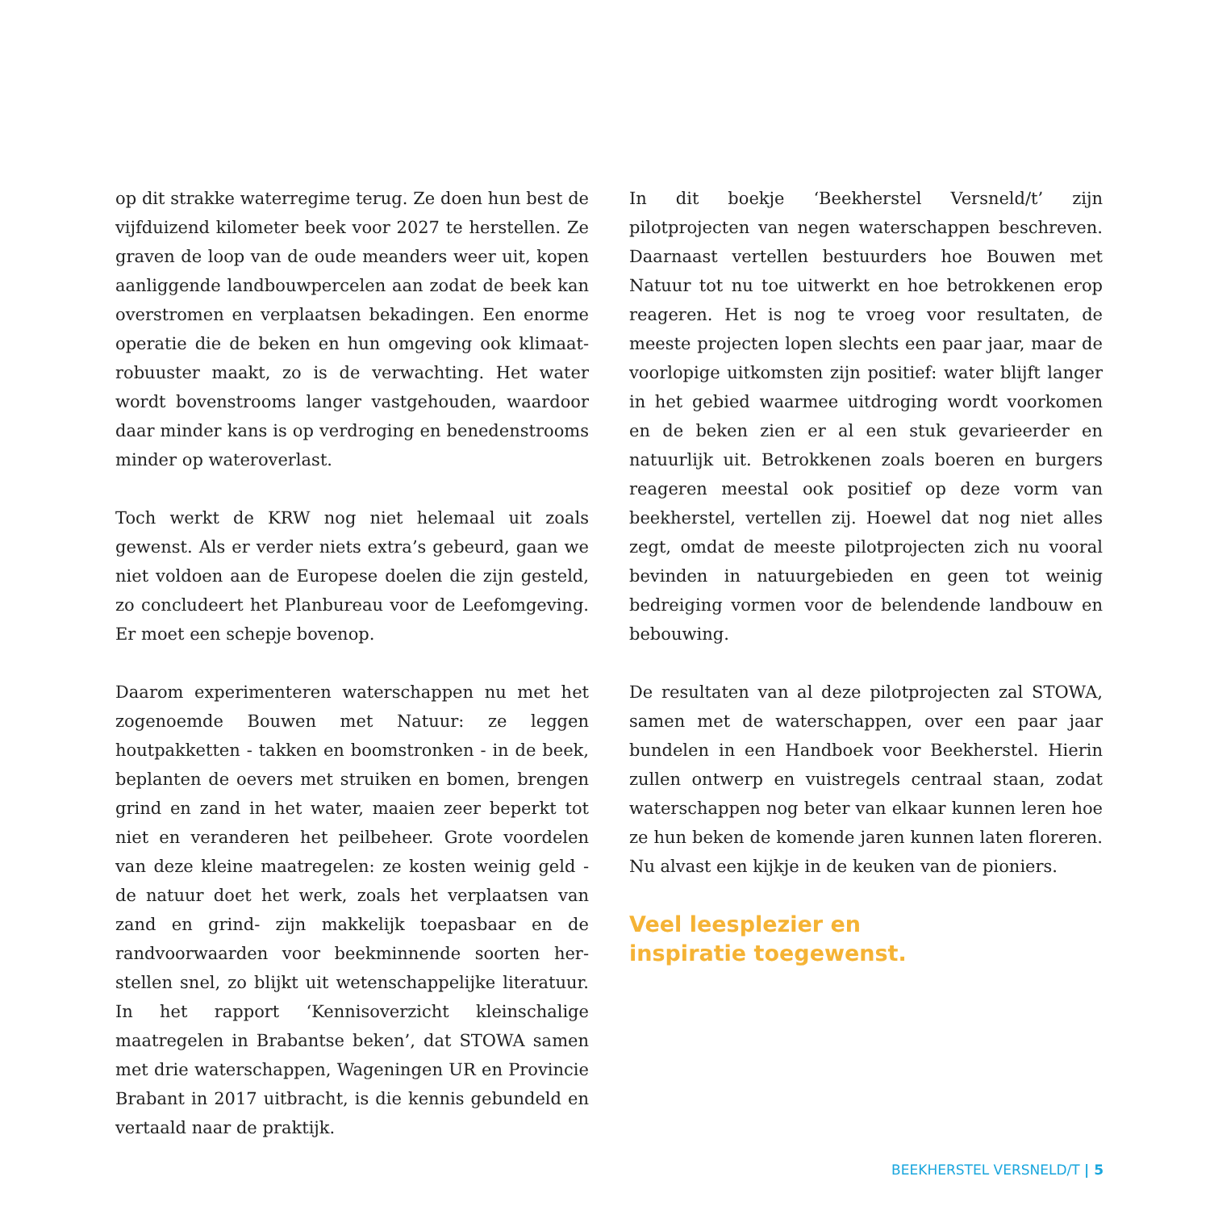op dit strakke waterregime terug. Ze doen hun best de vijfduizend kilometer beek voor 2027 te herstellen. Ze graven de loop van de oude meanders weer uit, kopen aanliggende landbouwpercelen aan zodat de beek kan overstromen en verplaatsen bekadingen. Een enorme operatie die de beken en hun omgeving ook klimaat­robuuster maakt, zo is de verwachting. Het water wordt bovenstrooms langer vastgehouden, waardoor daar min­der kans is op verdroging en benedenstrooms minder op wateroverlast.
Toch werkt de KRW nog niet helemaal uit zoals gewenst. Als er verder niets extra’s gebeurd, gaan we niet voldoen aan de Europese doelen die zijn gesteld, zo concludeert het Planbureau voor de Leefomgeving. Er moet een schep­je bovenop.
Daarom experimenteren waterschappen nu met het zo­genoemde Bouwen met Natuur: ze leggen houtpakket­ten - takken en boomstronken - in de beek, beplanten de oevers met struiken en bomen, brengen grind en zand in het water, maaien zeer beperkt tot niet en veranderen het peilbeheer. Grote voordelen van deze kleine maatregelen: ze kosten weinig geld - de natuur doet het werk, zoals het verplaatsen van zand en grind- zijn makkelijk toepasbaar en de randvoorwaarden voor beekminnende soorten her­stellen snel, zo blijkt uit wetenschappelijke literatuur. In het rapport ‘Kennisoverzicht kleinschalige maatregelen in Brabantse beken’, dat STOWA samen met drie water­schappen, Wageningen UR en Provincie Brabant in 2017 uitbracht, is die kennis gebundeld en vertaald naar de praktijk.
In dit boekje ‘Beekherstel Versneld/t’ zijn pilotprojecten van negen waterschappen beschreven. Daarnaast vertel­len bestuurders hoe Bouwen met Natuur tot nu toe uit­werkt en hoe betrokkenen erop reageren. Het is nog te vroeg voor resultaten, de meeste projecten lopen slechts een paar jaar, maar de voorlopige uitkomsten zijn posi­tief: water blijft langer in het gebied waarmee uitdroging wordt voorkomen en de beken zien er al een stuk geva­rieerder en natuurlijk uit. Betrokkenen zoals boeren en burgers reageren meestal ook positief op deze vorm van beekherstel, vertellen zij. Hoewel dat nog niet alles zegt, omdat de meeste pilotprojecten zich nu vooral bevinden in natuurgebieden en geen tot weinig bedreiging vormen voor de belendende landbouw en bebouwing.
De resultaten van al deze pilotprojecten zal STOWA, sa­men met de waterschappen, over een paar jaar bundelen in een Handboek voor Beekherstel. Hierin zullen ontwerp en vuistregels centraal staan, zodat waterschappen nog beter van elkaar kunnen leren hoe ze hun beken de ko­mende jaren kunnen laten floreren. Nu alvast een kijkje in de keuken van de pioniers.
Veel leesplezier en
inspiratie toegewenst.
BEEKHERSTEL VERSNELD/T | 5